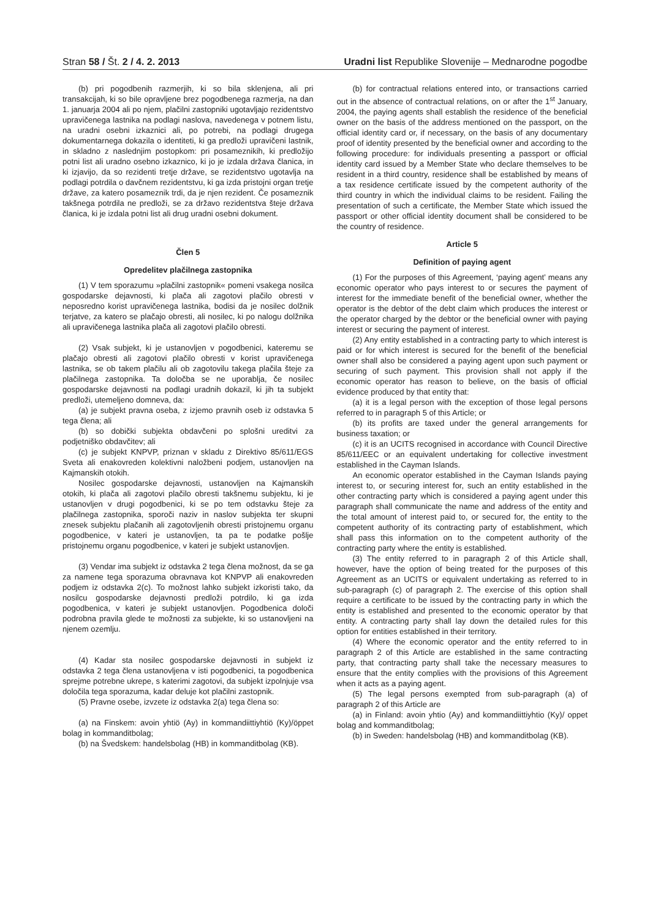Stran 58 / Št. 2 / 4. 2. 2013 Uradni list Republike Slovenije – Mednarodne pogodbe
(b) pri pogodbenih razmerjih, ki so bila sklenjena, ali pri transakcijah, ki so bile opravljene brez pogodbenega razmerja, na dan 1. januarja 2004 ali po njem, plačilni zastopniki ugotavljajo rezidentstvo upravičenega lastnika na podlagi naslova, navedenega v potnem listu, na uradni osebni izkaznici ali, po potrebi, na podlagi drugega dokumentarnega dokazila o identiteti, ki ga predloži upravičeni lastnik, in skladno z naslednjim postopkom: pri posameznikih, ki predložijo potni list ali uradno osebno izkaznico, ki jo je izdala država članica, in ki izjavijo, da so rezidenti tretje države, se rezidentstvo ugotavlja na podlagi potrdila o davčnem rezidentstvu, ki ga izda pristojni organ tretje države, za katero posameznik trdi, da je njen rezident. Če posameznik takšnega potrdila ne predloži, se za državo rezidentstva šteje država članica, ki je izdala potni list ali drug uradni osebni dokument.
Člen 5
Opredelitev plačilnega zastopnika
(1) V tem sporazumu »plačilni zastopnik« pomeni vsakega nosilca gospodarske dejavnosti, ki plača ali zagotovi plačilo obresti v neposredno korist upravičenega lastnika, bodisi da je nosilec dolžnik terjatve, za katero se plačajo obresti, ali nosilec, ki po nalogu dolžnika ali upravičenega lastnika plača ali zagotovi plačilo obresti.
(2) Vsak subjekt, ki je ustanovljen v pogodbenici, kateremu se plačajo obresti ali zagotovi plačilo obresti v korist upravičenega lastnika, se ob takem plačilu ali ob zagotovilu takega plačila šteje za plačilnega zastopnika. Ta določba se ne uporablja, če nosilec gospodarske dejavnosti na podlagi uradnih dokazil, ki jih ta subjekt predloži, utemeljeno domneva, da:
(a) je subjekt pravna oseba, z izjemo pravnih oseb iz odstavka 5 tega člena; ali
(b) so dobički subjekta obdavčeni po splošni ureditvi za podjetniško obdavčitev; ali
(c) je subjekt KNPVP, priznan v skladu z Direktivo 85/611/EGS Sveta ali enakovreden kolektivni naložbeni podjem, ustanovljen na Kajmanskih otokih.
Nosilec gospodarske dejavnosti, ustanovljen na Kajmanskih otokih, ki plača ali zagotovi plačilo obresti takšnemu subjektu, ki je ustanovljen v drugi pogodbenici, ki se po tem odstavku šteje za plačilnega zastopnika, sporoči naziv in naslov subjekta ter skupni znesek subjektu plačanih ali zagotovljenih obresti pristojnemu organu pogodbenice, v kateri je ustanovljen, ta pa te podatke pošlje pristojnemu organu pogodbenice, v kateri je subjekt ustanovljen.
(3) Vendar ima subjekt iz odstavka 2 tega člena možnost, da se ga za namene tega sporazuma obravnava kot KNPVP ali enakovreden podjem iz odstavka 2(c). To možnost lahko subjekt izkoristi tako, da nosilcu gospodarske dejavnosti predloži potrdilo, ki ga izda pogodbenica, v kateri je subjekt ustanovljen. Pogodbenica določi podrobna pravila glede te možnosti za subjekte, ki so ustanovljeni na njenem ozemlju.
(4) Kadar sta nosilec gospodarske dejavnosti in subjekt iz odstavka 2 tega člena ustanovljena v isti pogodbenici, ta pogodbenica sprejme potrebne ukrepe, s katerimi zagotovi, da subjekt izpolnjuje vsa določila tega sporazuma, kadar deluje kot plačilni zastopnik.
(5) Pravne osebe, izvzete iz odstavka 2(a) tega člena so:
(a) na Finskem: avoin yhtiö (Ay) in kommandiittiyhtiö (Ky)/öppet bolag in kommanditbolag;
(b) na Švedskem: handelsbolag (HB) in kommanditbolag (KB).
(b) for contractual relations entered into, or transactions carried out in the absence of contractual relations, on or after the 1<sup>st</sup> January, 2004, the paying agents shall establish the residence of the beneficial owner on the basis of the address mentioned on the passport, on the official identity card or, if necessary, on the basis of any documentary proof of identity presented by the beneficial owner and according to the following procedure: for individuals presenting a passport or official identity card issued by a Member State who declare themselves to be resident in a third country, residence shall be established by means of a tax residence certificate issued by the competent authority of the third country in which the individual claims to be resident. Failing the presentation of such a certificate, the Member State which issued the passport or other official identity document shall be considered to be the country of residence.
Article 5
Definition of paying agent
(1) For the purposes of this Agreement, ‘paying agent’ means any economic operator who pays interest to or secures the payment of interest for the immediate benefit of the beneficial owner, whether the operator is the debtor of the debt claim which produces the interest or the operator charged by the debtor or the beneficial owner with paying interest or securing the payment of interest.
(2) Any entity established in a contracting party to which interest is paid or for which interest is secured for the benefit of the beneficial owner shall also be considered a paying agent upon such payment or securing of such payment. This provision shall not apply if the economic operator has reason to believe, on the basis of official evidence produced by that entity that:
(a) it is a legal person with the exception of those legal persons referred to in paragraph 5 of this Article; or
(b) its profits are taxed under the general arrangements for business taxation; or
(c) it is an UCITS recognised in accordance with Council Directive 85/611/EEC or an equivalent undertaking for collective investment established in the Cayman Islands.
An economic operator established in the Cayman Islands paying interest to, or securing interest for, such an entity established in the other contracting party which is considered a paying agent under this paragraph shall communicate the name and address of the entity and the total amount of interest paid to, or secured for, the entity to the competent authority of its contracting party of establishment, which shall pass this information on to the competent authority of the contracting party where the entity is established.
(3) The entity referred to in paragraph 2 of this Article shall, however, have the option of being treated for the purposes of this Agreement as an UCITS or equivalent undertaking as referred to in sub-paragraph (c) of paragraph 2. The exercise of this option shall require a certificate to be issued by the contracting party in which the entity is established and presented to the economic operator by that entity. A contracting party shall lay down the detailed rules for this option for entities established in their territory.
(4) Where the economic operator and the entity referred to in paragraph 2 of this Article are established in the same contracting party, that contracting party shall take the necessary measures to ensure that the entity complies with the provisions of this Agreement when it acts as a paying agent.
(5) The legal persons exempted from sub-paragraph (a) of paragraph 2 of this Article are
(a) in Finland: avoin yhtio (Ay) and kommandiittiyhtio (Ky)/ oppet bolag and kommanditbolag;
(b) in Sweden: handelsbolag (HB) and kommanditbolag (KB).